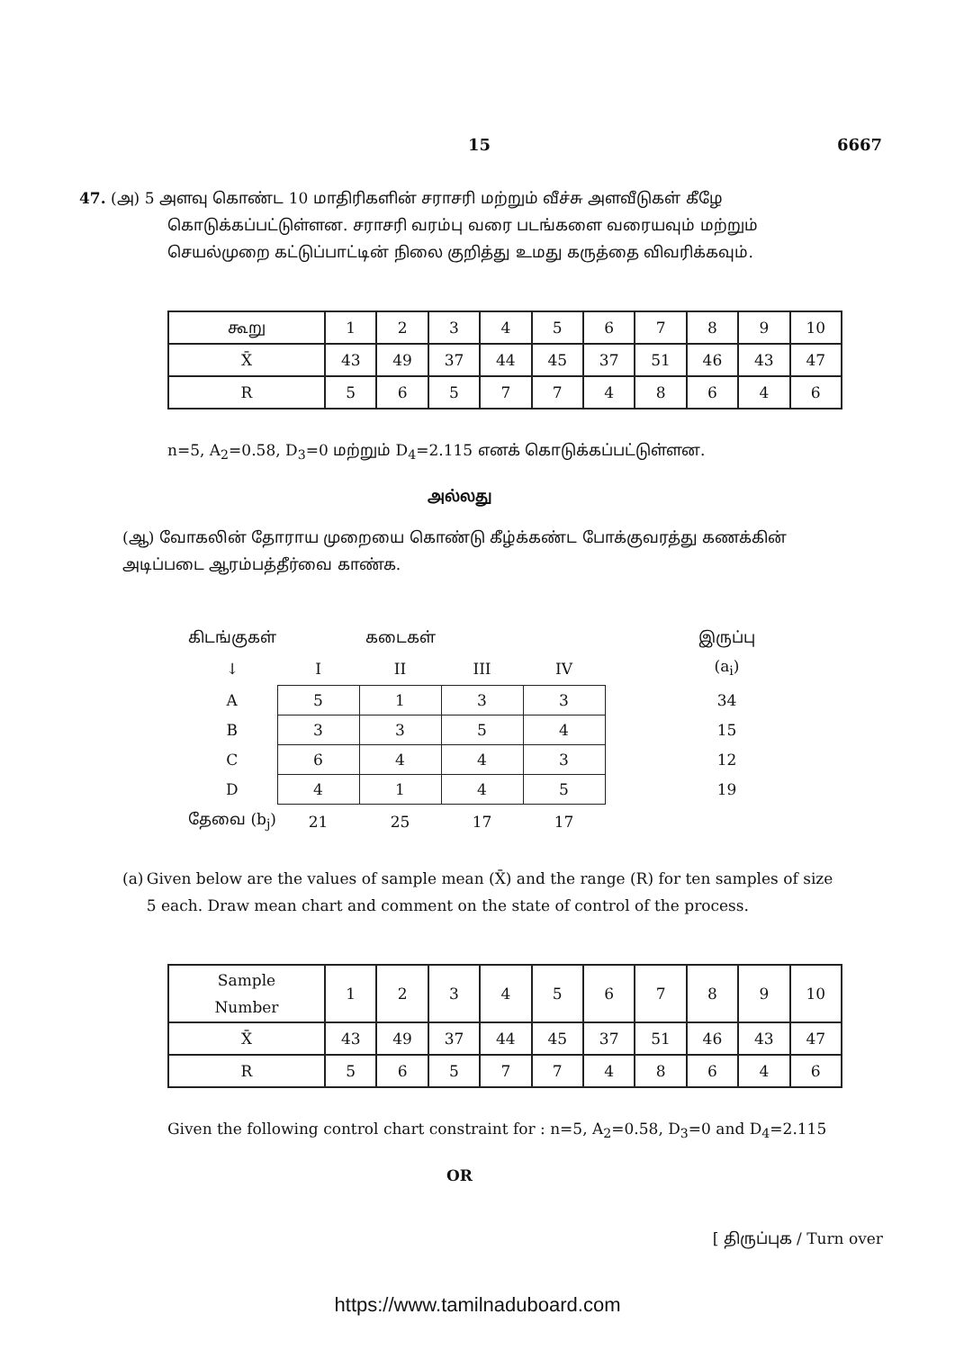15 6667
47. (அ) 5 அளவு கொண்ட 10 மாதிரிகளின் சராசரி மற்றும் வீச்சு அளவீடுகள் கீழே
கொடுக்கப்பட்டுள்ளன. சராசரி வரம்பு வரை படங்களை வரையவும் மற்றும் செயல்முறை கட்டுப்பாட்டின் நிலை குறித்து உமது கருத்தை விவரிக்கவும்.
| கூறு | 1 | 2 | 3 | 4 | 5 | 6 | 7 | 8 | 9 | 10 |
| X̄ | 43 | 49 | 37 | 44 | 45 | 37 | 51 | 46 | 43 | 47 |
| R | 5 | 6 | 5 | 7 | 7 | 4 | 8 | 6 | 4 | 6 |
n=5, A<sub>2</sub>=0.58, D<sub>3</sub>=0 மற்றும் D<sub>4</sub>=2.115 எனக் கொடுக்கப்பட்டுள்ளன.
அல்லது
(ஆ) வோகலின் தோராய முறையை கொண்டு கீழ்க்கண்ட போக்குவரத்து கணக்கின் அடிப்படை ஆரம்பத்தீர்வை காண்க.
| கிடங்குகள் | | கடைகள் | | | | இருப்பு |
| ↓ | I | II | III | IV | | (a<sub>i</sub>) |
| A | 5 | 1 | 3 | 3 | | 34 |
| B | 3 | 3 | 5 | 4 | | 15 |
| C | 6 | 4 | 4 | 3 | | 12 |
| D | 4 | 1 | 4 | 5 | | 19 |
| தேவை (b<sub>j</sub>) | 21 | 25 | 17 | 17 | | |
(a) Given below are the values of sample mean (X̄) and the range (R) for ten samples of size 5 each. Draw mean chart and comment on the state of control of the process.
| Sample Number | 1 | 2 | 3 | 4 | 5 | 6 | 7 | 8 | 9 | 10 |
| X̄ | 43 | 49 | 37 | 44 | 45 | 37 | 51 | 46 | 43 | 47 |
| R | 5 | 6 | 5 | 7 | 7 | 4 | 8 | 6 | 4 | 6 |
Given the following control chart constraint for : n=5, A<sub>2</sub>=0.58, D<sub>3</sub>=0 and D<sub>4</sub>=2.115
OR
[ திருப்புக / Turn over
https://www.tamilnaduboard.com